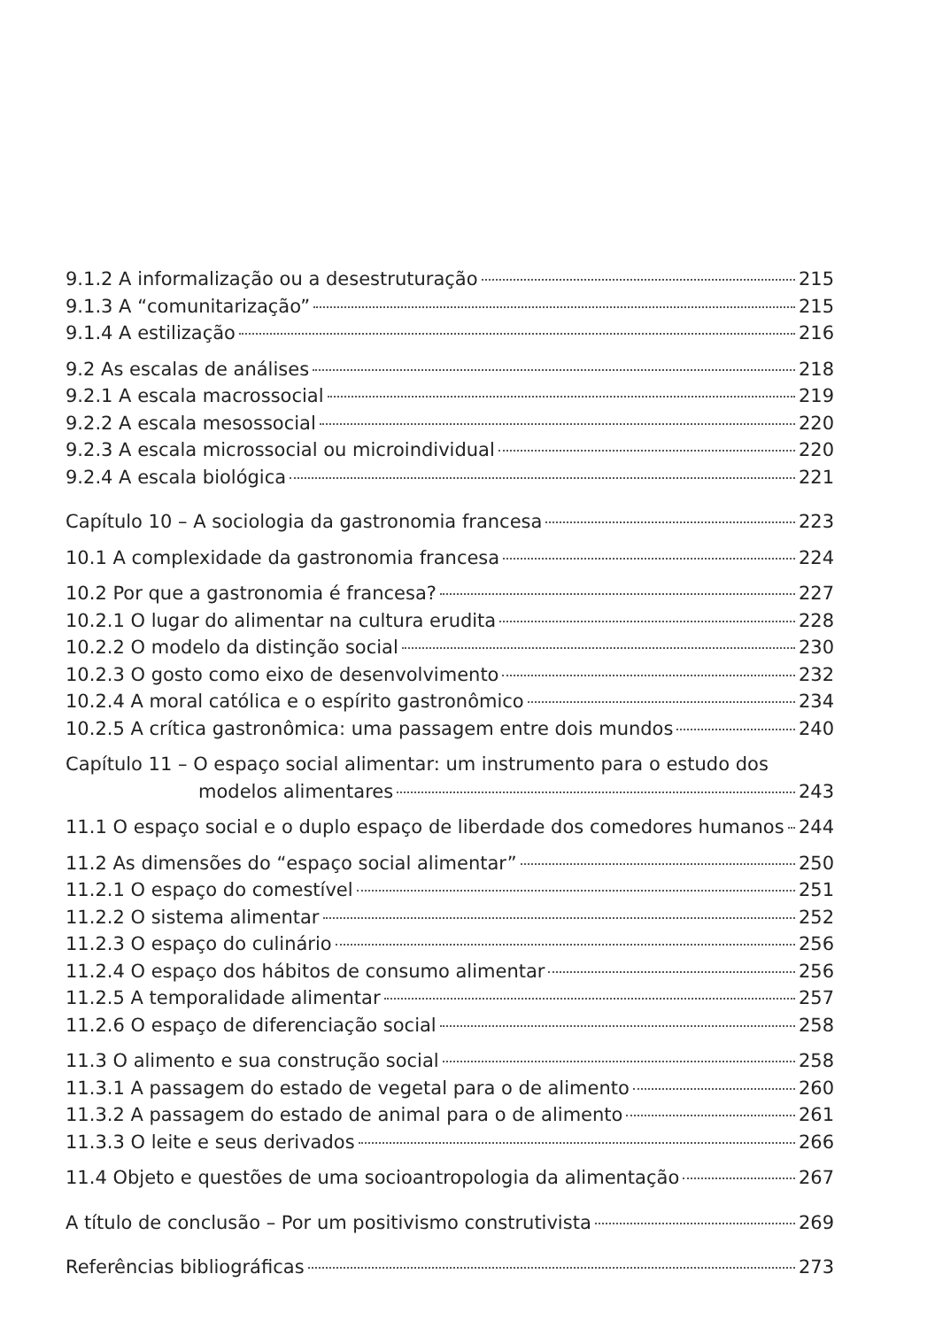9.1.2 A informalização ou a desestruturação 215
9.1.3 A “comunitarização” 215
9.1.4 A estilização 216
9.2 As escalas de análises 218
9.2.1 A escala macrossocial 219
9.2.2 A escala mesossocial 220
9.2.3 A escala microssocial ou microindividual 220
9.2.4 A escala biológica 221
Capítulo 10 – A sociologia da gastronomia francesa 223
10.1 A complexidade da gastronomia francesa 224
10.2 Por que a gastronomia é francesa? 227
10.2.1 O lugar do alimentar na cultura erudita 228
10.2.2 O modelo da distinção social 230
10.2.3 O gosto como eixo de desenvolvimento 232
10.2.4 A moral católica e o espírito gastronômico 234
10.2.5 A crítica gastronômica: uma passagem entre dois mundos 240
Capítulo 11 – O espaço social alimentar: um instrumento para o estudo dos
modelos alimentares 243
11.1 O espaço social e o duplo espaço de liberdade dos comedores humanos 244
11.2 As dimensões do “espaço social alimentar” 250
11.2.1 O espaço do comestível 251
11.2.2 O sistema alimentar 252
11.2.3 O espaço do culinário 256
11.2.4 O espaço dos hábitos de consumo alimentar 256
11.2.5 A temporalidade alimentar 257
11.2.6 O espaço de diferenciação social 258
11.3 O alimento e sua construção social 258
11.3.1 A passagem do estado de vegetal para o de alimento 260
11.3.2 A passagem do estado de animal para o de alimento 261
11.3.3 O leite e seus derivados 266
11.4 Objeto e questões de uma socioantropologia da alimentação 267
A título de conclusão – Por um positivismo construtivista 269
Referências bibliográficas 273